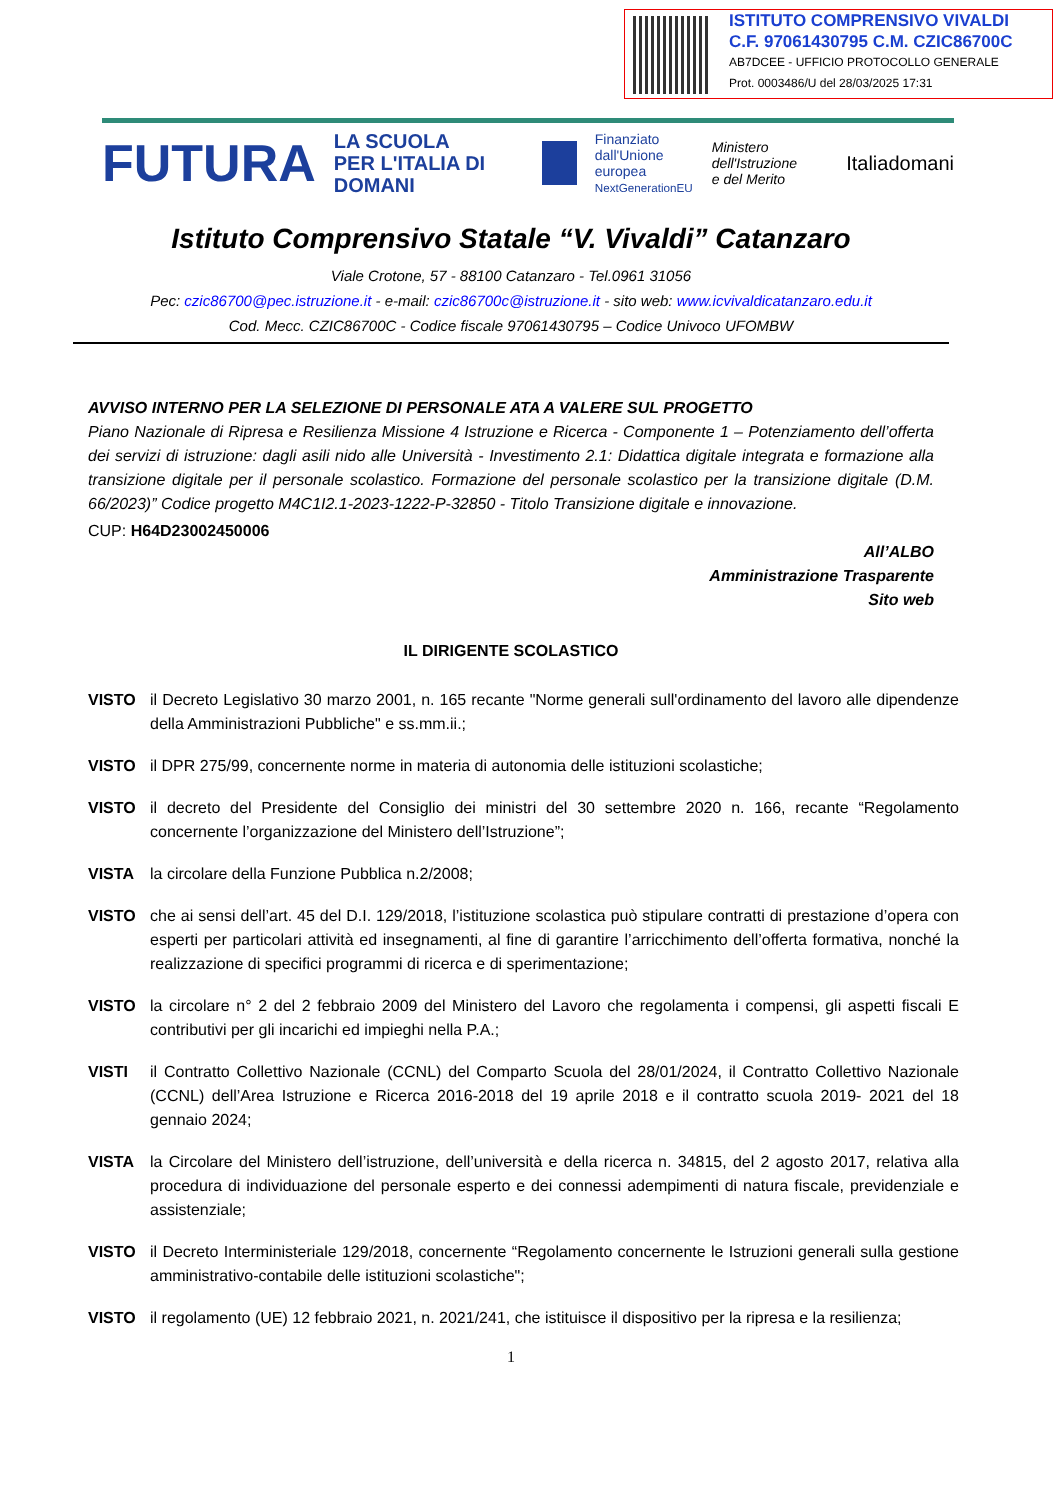ISTITUTO COMPRENSIVO VIVALDI
C.F. 97061430795 C.M. CZIC86700C
AB7DCEE - UFFICIO PROTOCOLLO GENERALE
Prot. 0003486/U del 28/03/2025 17:31
FUTURA LA SCUOLA
PER L'ITALIA DI DOMANI Finanziato
dall'Unione europea
NextGenerationEU Ministero dell'Istruzione
e del Merito Italiadomani
Istituto Comprensivo Statale “V. Vivaldi” Catanzaro
Viale Crotone, 57 - 88100 Catanzaro - Tel.0961 31056
Pec: czic86700@pec.istruzione.it - e-mail: czic86700c@istruzione.it - sito web: www.icvivaldicatanzaro.edu.it
Cod. Mecc. CZIC86700C - Codice fiscale 97061430795 – Codice Univoco UFOMBW
AVVISO INTERNO PER LA SELEZIONE DI PERSONALE ATA A VALERE SUL PROGETTO
Piano Nazionale di Ripresa e Resilienza Missione 4 Istruzione e Ricerca - Componente 1 – Potenziamento dell’offerta dei servizi di istruzione: dagli asili nido alle Università - Investimento 2.1: Didattica digitale integrata e formazione alla transizione digitale per il personale scolastico. Formazione del personale scolastico per la transizione digitale (D.M. 66/2023)” Codice progetto M4C1I2.1-2023-1222-P-32850 - Titolo Transizione digitale e innovazione.
CUP: H64D23002450006
All’ALBO
Amministrazione Trasparente
Sito web
IL DIRIGENTE SCOLASTICO
VISTO il Decreto Legislativo 30 marzo 2001, n. 165 recante "Norme generali sull'ordinamento del lavoro alle dipendenze della Amministrazioni Pubbliche" e ss.mm.ii.;
VISTO il DPR 275/99, concernente norme in materia di autonomia delle istituzioni scolastiche;
VISTO il decreto del Presidente del Consiglio dei ministri del 30 settembre 2020 n. 166, recante “Regolamento concernente l’organizzazione del Ministero dell’Istruzione”;
VISTA la circolare della Funzione Pubblica n.2/2008;
VISTO che ai sensi dell’art. 45 del D.I. 129/2018, l’istituzione scolastica può stipulare contratti di prestazione d’opera con esperti per particolari attività ed insegnamenti, al fine di garantire l’arricchimento dell’offerta formativa, nonché la realizzazione di specifici programmi di ricerca e di sperimentazione;
VISTO la circolare n° 2 del 2 febbraio 2009 del Ministero del Lavoro che regolamenta i compensi, gli aspetti fiscali E contributivi per gli incarichi ed impieghi nella P.A.;
VISTI il Contratto Collettivo Nazionale (CCNL) del Comparto Scuola del 28/01/2024, il Contratto Collettivo Nazionale (CCNL) dell’Area Istruzione e Ricerca 2016-2018 del 19 aprile 2018 e il contratto scuola 2019- 2021 del 18 gennaio 2024;
VISTA la Circolare del Ministero dell’istruzione, dell’università e della ricerca n. 34815, del 2 agosto 2017, relativa alla procedura di individuazione del personale esperto e dei connessi adempimenti di natura fiscale, previdenziale e assistenziale;
VISTO il Decreto Interministeriale 129/2018, concernente “Regolamento concernente le Istruzioni generali sulla gestione amministrativo-contabile delle istituzioni scolastiche";
VISTO il regolamento (UE) 12 febbraio 2021, n. 2021/241, che istituisce il dispositivo per la ripresa e la resilienza;
1